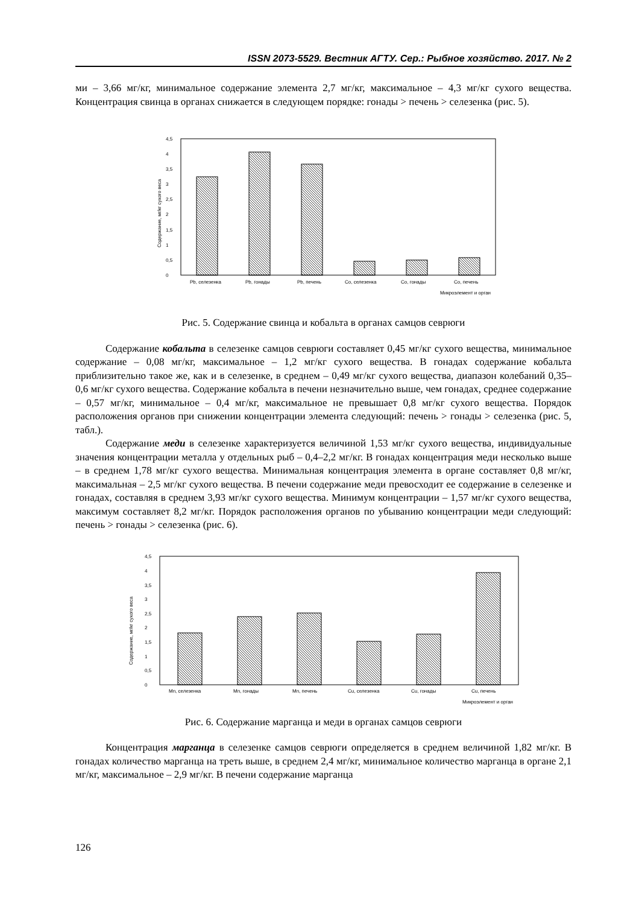ISSN 2073-5529. Вестник АГТУ. Сер.: Рыбное хозяйство. 2017. № 2
ми – 3,66 мг/кг, минимальное содержание элемента 2,7 мг/кг, максимальное – 4,3 мг/кг сухого вещества. Концентрация свинца в органах снижается в следующем порядке: гонады > печень > селезенка (рис. 5).
Содержание, мг/кг сухого веса
0
0,5
1
1,5
2
2,5
3
3,5
4
4,5
Pb, селезенка
Pb, гонады
Pb, печень
Co, селезенка
Co, гонады
Co, печень
Микроэлемент и орган
Рис. 5. Содержание свинца и кобальта в органах самцов севрюги
Содержание кобальта в селезенке самцов севрюги составляет 0,45 мг/кг сухого вещества, минимальное содержание – 0,08 мг/кг, максимальное – 1,2 мг/кг сухого вещества. В гонадах содержание кобальта приблизительно такое же, как и в селезенке, в среднем – 0,49 мг/кг сухого вещества, диапазон колебаний 0,35– 0,6 мг/кг сухого вещества. Содержание кобальта в печени незначительно выше, чем гонадах, среднее содержание – 0,57 мг/кг, минимальное – 0,4 мг/кг, максимальное не превышает 0,8 мг/кг сухого вещества. Порядок расположения органов при снижении концентрации элемента следующий: печень > гонады > селезенка (рис. 5, табл.).
Содержание меди в селезенке характеризуется величиной 1,53 мг/кг сухого вещества, индивидуальные значения концентрации металла у отдельных рыб – 0,4–2,2 мг/кг. В гонадах концентрация меди несколько выше – в среднем 1,78 мг/кг сухого вещества. Минимальная концентрация элемента в органе составляет 0,8 мг/кг, максимальная – 2,5 мг/кг сухого вещества. В печени содержание меди превосходит ее содержание в селезенке и гонадах, составляя в среднем 3,93 мг/кг сухого вещества. Минимум концентрации – 1,57 мг/кг сухого вещества, максимум составляет 8,2 мг/кг. Порядок расположения органов по убыванию концентрации меди следующий: печень > гонады > селезенка (рис. 6).
Содержание, мг/кг сухого веса
0
0,5
1
1,5
2
2,5
3
3,5
4
4,5
Mn, селезенка
Mn, гонады
Mn, печень
Cu, селезенка
Cu, гонады
Cu, печень
Микроэлемент и орган
Рис. 6. Содержание марганца и меди в органах самцов севрюги
Концентрация марганца в селезенке самцов севрюги определяется в среднем величиной 1,82 мг/кг. В гонадах количество марганца на треть выше, в среднем 2,4 мг/кг, минимальное количество марганца в органе 2,1 мг/кг, максимальное – 2,9 мг/кг. В печени содержание марганца
126